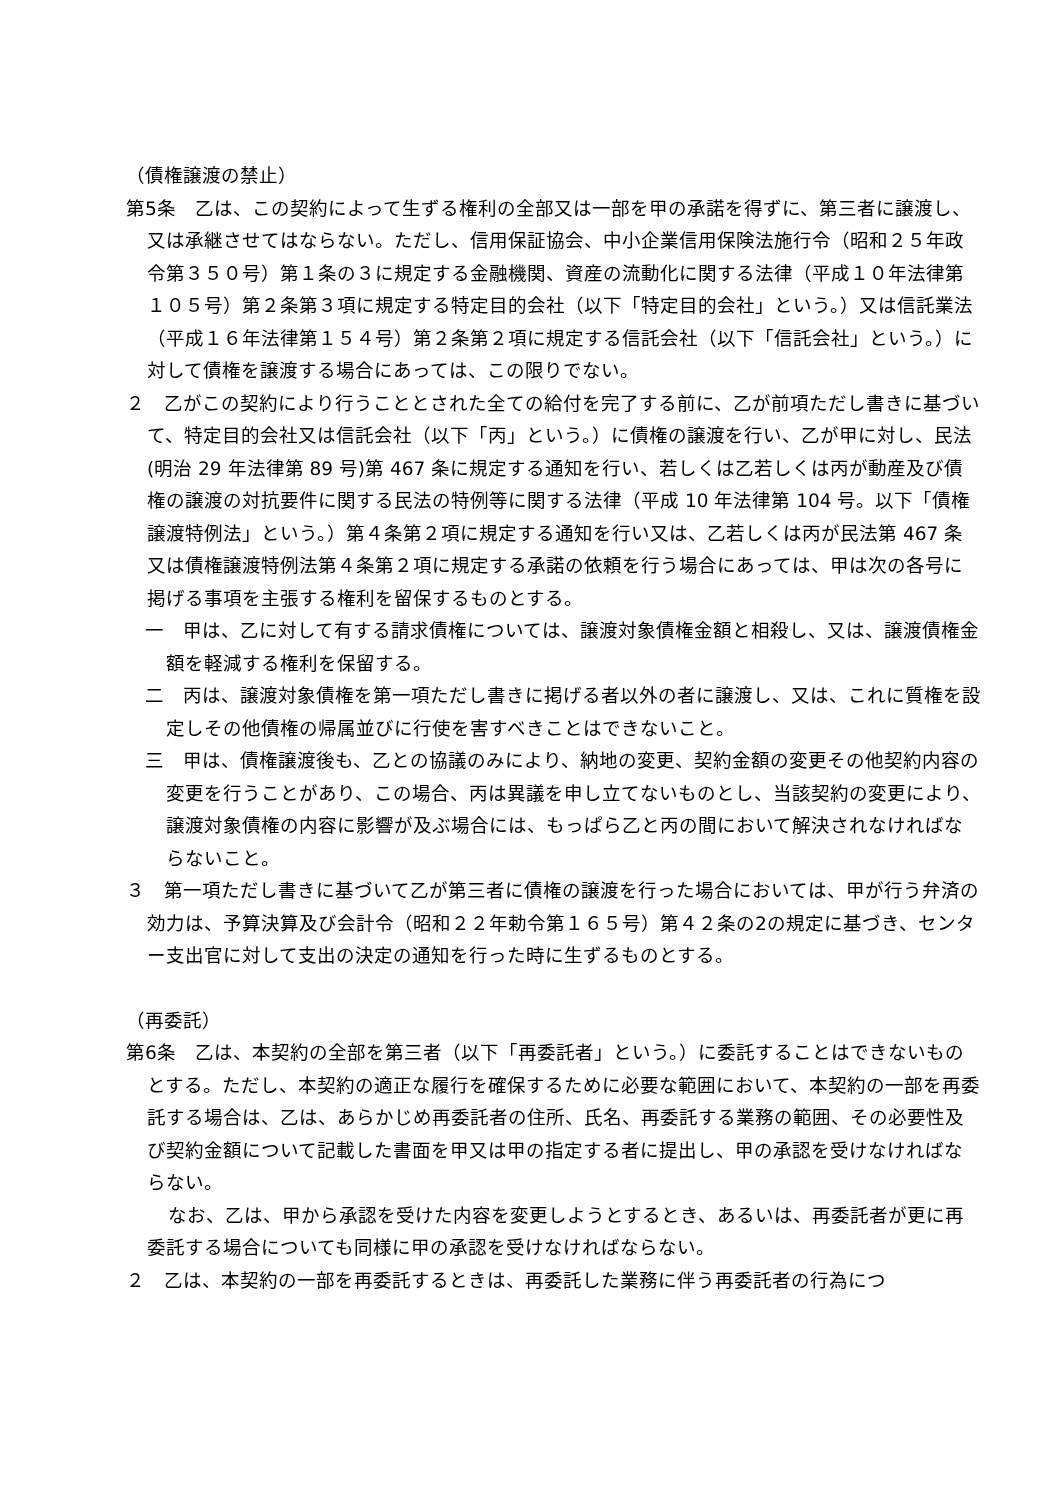（債権譲渡の禁止）
第5条　乙は、この契約によって生ずる権利の全部又は一部を甲の承諾を得ずに、第三者に譲渡し、又は承継させてはならない。ただし、信用保証協会、中小企業信用保険法施行令（昭和２５年政令第３５０号）第１条の３に規定する金融機関、資産の流動化に関する法律（平成１０年法律第１０５号）第２条第３項に規定する特定目的会社（以下「特定目的会社」という。）又は信託業法（平成１６年法律第１５４号）第２条第２項に規定する信託会社（以下「信託会社」という。）に対して債権を譲渡する場合にあっては、この限りでない。
２　乙がこの契約により行うこととされた全ての給付を完了する前に、乙が前項ただし書きに基づいて、特定目的会社又は信託会社（以下「丙」という。）に債権の譲渡を行い、乙が甲に対し、民法(明治 29 年法律第 89 号)第 467 条に規定する通知を行い、若しくは乙若しくは丙が動産及び債権の譲渡の対抗要件に関する民法の特例等に関する法律（平成 10 年法律第 104 号。以下「債権譲渡特例法」という。）第４条第２項に規定する通知を行い又は、乙若しくは丙が民法第 467 条又は債権譲渡特例法第４条第２項に規定する承諾の依頼を行う場合にあっては、甲は次の各号に掲げる事項を主張する権利を留保するものとする。
一　甲は、乙に対して有する請求債権については、譲渡対象債権金額と相殺し、又は、譲渡債権金額を軽減する権利を保留する。
二　丙は、譲渡対象債権を第一項ただし書きに掲げる者以外の者に譲渡し、又は、これに質権を設定しその他債権の帰属並びに行使を害すべきことはできないこと。
三　甲は、債権譲渡後も、乙との協議のみにより、納地の変更、契約金額の変更その他契約内容の変更を行うことがあり、この場合、丙は異議を申し立てないものとし、当該契約の変更により、譲渡対象債権の内容に影響が及ぶ場合には、もっぱら乙と丙の間において解決されなければならないこと。
３　第一項ただし書きに基づいて乙が第三者に債権の譲渡を行った場合においては、甲が行う弁済の効力は、予算決算及び会計令（昭和２２年勅令第１６５号）第４２条の2の規定に基づき、センター支出官に対して支出の決定の通知を行った時に生ずるものとする。
（再委託）
第6条　乙は、本契約の全部を第三者（以下「再委託者」という。）に委託することはできないものとする。ただし、本契約の適正な履行を確保するために必要な範囲において、本契約の一部を再委託する場合は、乙は、あらかじめ再委託者の住所、氏名、再委託する業務の範囲、その必要性及び契約金額について記載した書面を甲又は甲の指定する者に提出し、甲の承認を受けなければならない。
なお、乙は、甲から承認を受けた内容を変更しようとするとき、あるいは、再委託者が更に再委託する場合についても同様に甲の承認を受けなければならない。
２　乙は、本契約の一部を再委託するときは、再委託した業務に伴う再委託者の行為につ